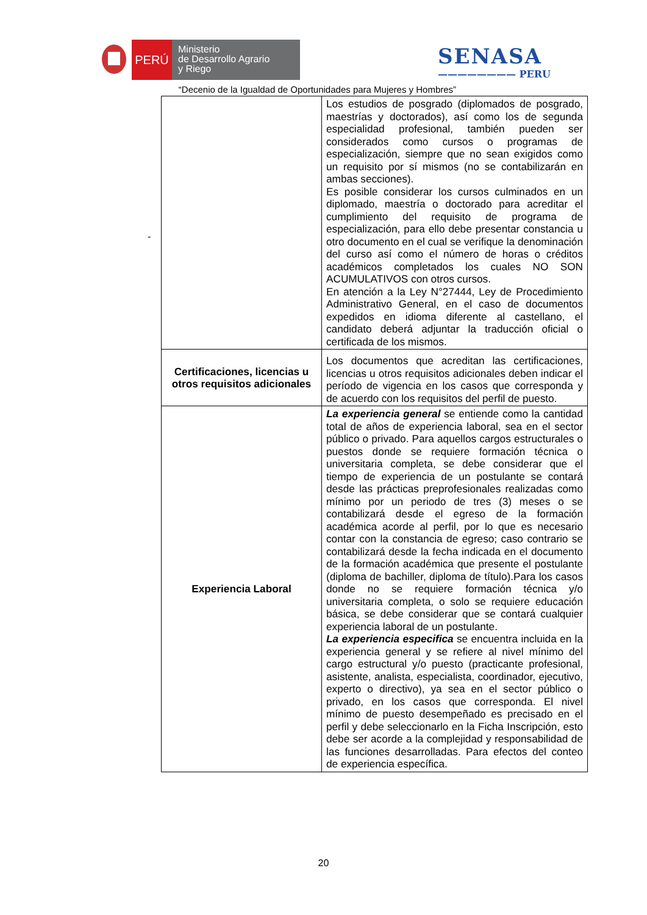PERÚ
Ministerio
de Desarrollo Agrario
y Riego
SENASA
———————— PERU
“Decenio de la Igualdad de Oportunidades para Mujeres y Hombres”
-
| | Los estudios de posgrado (diplomados de posgrado, maestrías y doctorados), así como los de segunda especialidad profesional, también pueden ser considerados como cursos o programas de especialización, siempre que no sean exigidos como un requisito por sí mismos (no se contabilizarán en ambas secciones). Es posible considerar los cursos culminados en un diplomado, maestría o doctorado para acreditar el cumplimiento del requisito de programa de especialización, para ello debe presentar constancia u otro documento en el cual se verifique la denominación del curso así como el número de horas o créditos académicos completados los cuales NO SON ACUMULATIVOS con otros cursos. En atención a la Ley N°27444, Ley de Procedimiento Administrativo General, en el caso de documentos expedidos en idioma diferente al castellano, el candidato deberá adjuntar la traducción oficial o certificada de los mismos. |
| Certificaciones, licencias u otros requisitos adicionales | Los documentos que acreditan las certificaciones, licencias u otros requisitos adicionales deben indicar el período de vigencia en los casos que corresponda y de acuerdo con los requisitos del perfil de puesto. |
| Experiencia Laboral | La experiencia general se entiende como la cantidad total de años de experiencia laboral, sea en el sector público o privado. Para aquellos cargos estructurales o puestos donde se requiere formación técnica o universitaria completa, se debe considerar que el tiempo de experiencia de un postulante se contará desde las prácticas preprofesionales realizadas como mínimo por un periodo de tres (3) meses o se contabilizará desde el egreso de la formación académica acorde al perfil, por lo que es necesario contar con la constancia de egreso; caso contrario se contabilizará desde la fecha indicada en el documento de la formación académica que presente el postulante (diploma de bachiller, diploma de título).Para los casos donde no se requiere formación técnica y/o universitaria completa, o solo se requiere educación básica, se debe considerar que se contará cualquier experiencia laboral de un postulante. La experiencia especifica se encuentra incluida en la experiencia general y se refiere al nivel mínimo del cargo estructural y/o puesto (practicante profesional, asistente, analista, especialista, coordinador, ejecutivo, experto o directivo), ya sea en el sector público o privado, en los casos que corresponda. El nivel mínimo de puesto desempeñado es precisado en el perfil y debe seleccionarlo en la Ficha Inscripción, esto debe ser acorde a la complejidad y responsabilidad de las funciones desarrolladas. Para efectos del conteo de experiencia específica. |
20